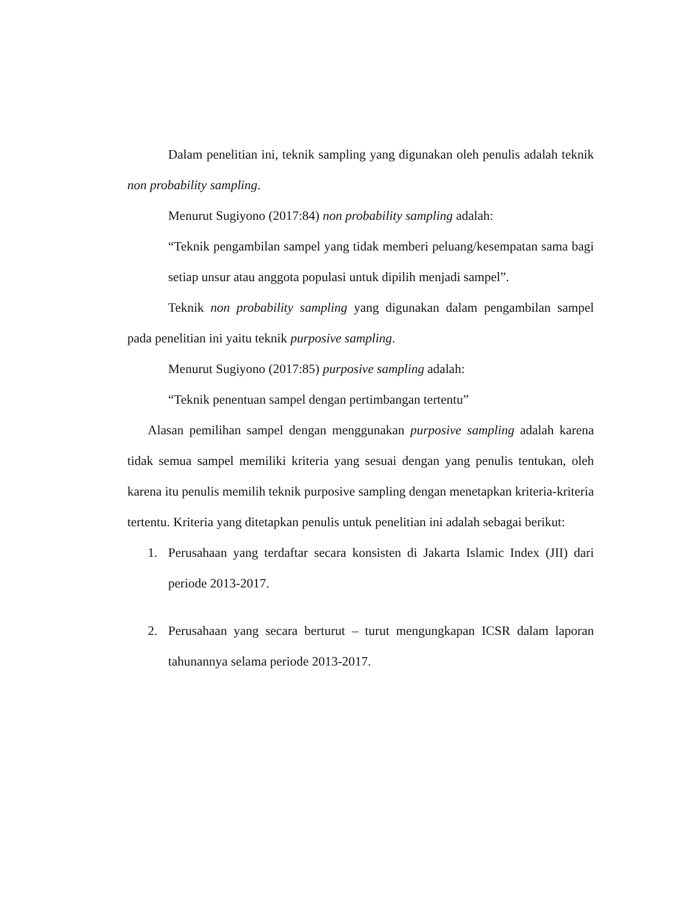Dalam penelitian ini, teknik sampling yang digunakan oleh penulis adalah teknik non probability sampling.
Menurut Sugiyono (2017:84) non probability sampling adalah:
“Teknik pengambilan sampel yang tidak memberi peluang/kesempatan sama bagi setiap unsur atau anggota populasi untuk dipilih menjadi sampel”.
Teknik non probability sampling yang digunakan dalam pengambilan sampel pada penelitian ini yaitu teknik purposive sampling.
Menurut Sugiyono (2017:85) purposive sampling adalah:
“Teknik penentuan sampel dengan pertimbangan tertentu”
Alasan pemilihan sampel dengan menggunakan purposive sampling adalah karena tidak semua sampel memiliki kriteria yang sesuai dengan yang penulis tentukan, oleh karena itu penulis memilih teknik purposive sampling dengan menetapkan kriteria-kriteria tertentu. Kriteria yang ditetapkan penulis untuk penelitian ini adalah sebagai berikut:
1. Perusahaan yang terdaftar secara konsisten di Jakarta Islamic Index (JII) dari periode 2013-2017.
2. Perusahaan yang secara berturut – turut mengungkapan ICSR dalam laporan tahunannya selama periode 2013-2017.